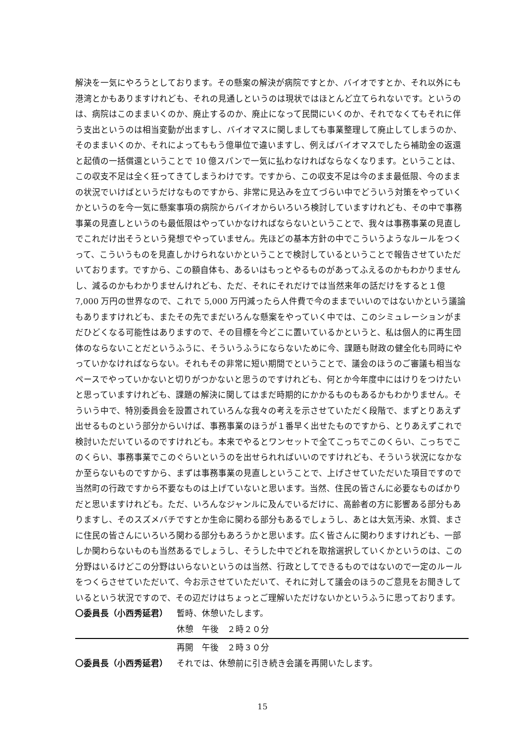解決を一気にやろうとしております。その懸案の解決が病院ですとか、バイオですとか、それ以外にも港湾とかもありますけれども、それの見通しというのは現状ではほとんど立てられないです。というのは、病院はこのままいくのか、廃止するのか、廃止になって民間にいくのか、それでなくてもそれに伴う支出というのは相当変動が出ますし、バイオマスに関しましても事業整理して廃止してしまうのか、そのままいくのか、それによってももう億単位で違いますし、例えばバイオマスでしたら補助金の返還と起債の一括償還ということで 10 億スパンで一気に払わなければならなくなります。ということは、この収支不足は全く狂ってきてしまうわけです。ですから、この収支不足は今のまま最低限、今のままの状況でいけばというだけなものですから、非常に見込みを立てづらい中でどういう対策をやっていくかというのを今一気に懸案事項の病院からバイオからいろいろ検討していますけれども、その中で事務事業の見直しというのも最低限はやっていかなければならないということで、我々は事務事業の見直しでこれだけ出そうという発想でやっていません。先ほどの基本方針の中でこういうようなルールをつくって、こういうものを見直しかけられないかということで検討しているということで報告させていただいております。ですから、この額自体も、あるいはもっとやるものがあってふえるのかもわかりませんし、減るのかもわかりませんけれども、ただ、それにそれだけでは当然来年の話だけをすると１億 7,000 万円の世界なので、これで 5,000 万円減ったら人件費で今のままでいいのではないかという議論もありますけれども、またその先でまだいろんな懸案をやっていく中では、このシミュレーションがまだひどくなる可能性はありますので、その目標を今どこに置いているかというと、私は個人的に再生団体のならないことだというふうに、そういうふうにならないために今、課題も財政の健全化も同時にやっていかなければならない。それもその非常に短い期間でということで、議会のほうのご審議も相当なペースでやっていかないと切りがつかないと思うのですけれども、何とか今年度中にはけりをつけたいと思っていますけれども、課題の解決に関してはまだ時期的にかかるものもあるかもわかりません。そういう中で、特別委員会を設置されていろんな我々の考えを示させていただく段階で、まずとりあえず出せるものという部分からいけば、事務事業のほうが１番早く出せたものですから、とりあえずこれで検討いただいているのですけれども。本来でやるとワンセットで全てこっちでこのくらい、こっちでこのくらい、事務事業でこのぐらいというのを出せられればいいのですけれども、そういう状況になかなか至らないものですから、まずは事務事業の見直しということで、上げさせていただいた項目ですので当然町の行政ですから不要なものは上げていないと思います。当然、住民の皆さんに必要なものばかりだと思いますけれども。ただ、いろんなジャンルに及んでいるだけに、高齢者の方に影響ある部分もありますし、そのスズメバチですとか生命に関わる部分もあるでしょうし、あとは大気汚染、水質、まさに住民の皆さんにいろいろ関わる部分もあろうかと思います。広く皆さんに関わりますけれども、一部しか関わらないものも当然あるでしょうし、そうした中でどれを取捨選択していくかというのは、この分野はいるけどこの分野はいらないというのは当然、行政としてできるものではないので一定のルールをつくらさせていただいて、今お示させていただいて、それに対して議会のほうのご意見をお聞きしているという状況ですので、その辺だけはちょっとご理解いただけないかというふうに思っております。
〇委員長（小西秀延君） 暫時、休憩いたします。
休憩　午後　２時２０分
再開　午後　２時３０分
〇委員長（小西秀延君） それでは、休憩前に引き続き会議を再開いたします。
15